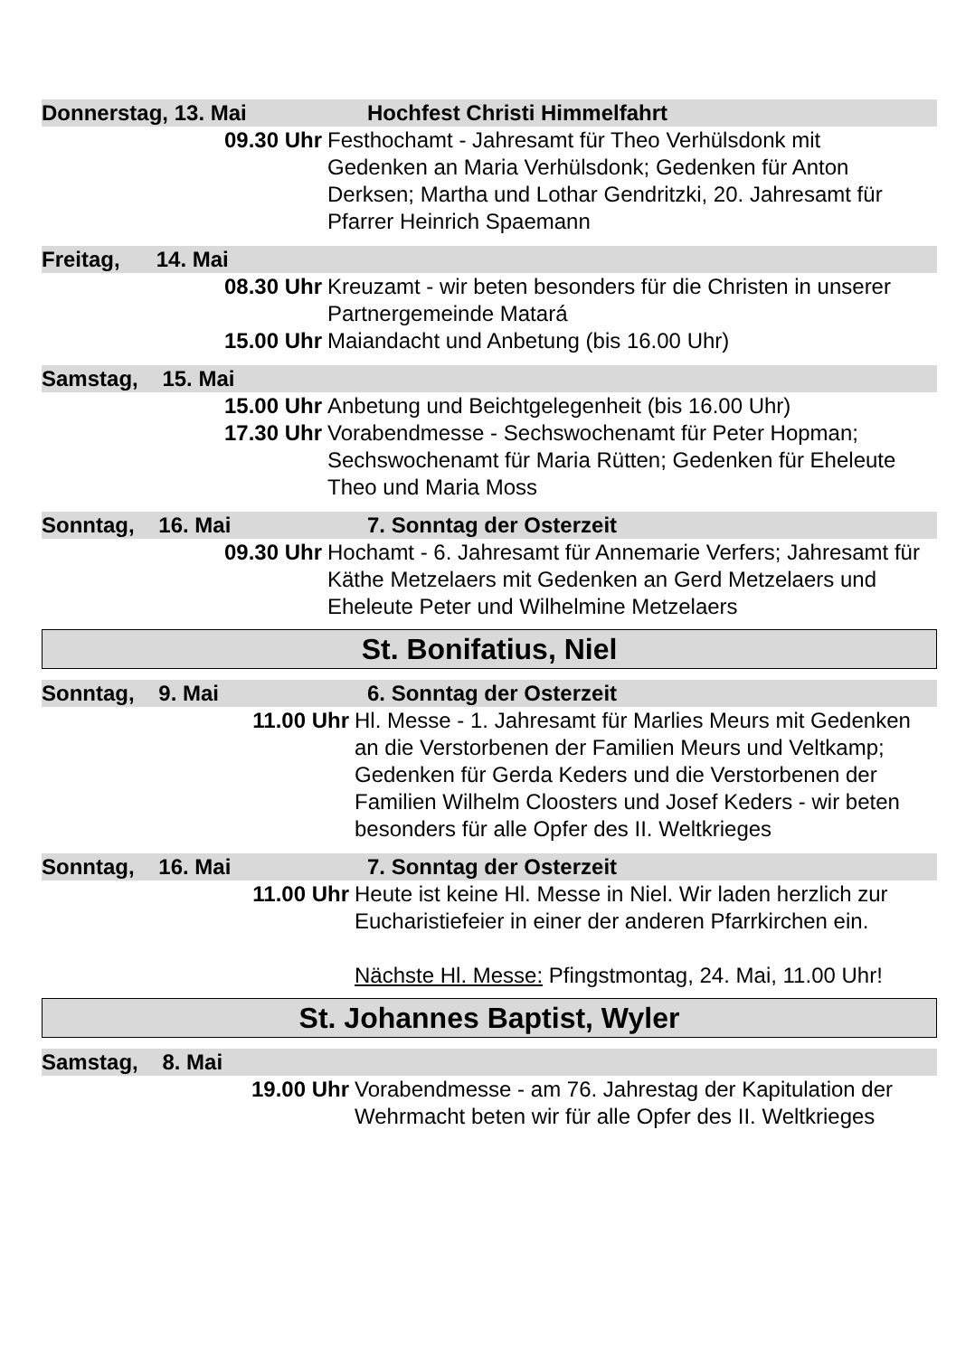Donnerstag, 13. Mai Hochfest Christi Himmelfahrt
09.30 Uhr Festhochamt - Jahresamt für Theo Verhülsdonk mit Gedenken an Maria Verhülsdonk; Gedenken für Anton Derksen; Martha und Lothar Gendritzki, 20. Jahresamt für Pfarrer Heinrich Spaemann
Freitag, 14. Mai
08.30 Uhr Kreuzamt - wir beten besonders für die Christen in unserer Partnergemeinde Matará
15.00 Uhr Maiandacht und Anbetung (bis 16.00 Uhr)
Samstag, 15. Mai
15.00 Uhr Anbetung und Beichtgelegenheit (bis 16.00 Uhr)
17.30 Uhr Vorabendmesse - Sechswochenamt für Peter Hopman; Sechswochenamt für Maria Rütten; Gedenken für Eheleute Theo und Maria Moss
Sonntag, 16. Mai 7. Sonntag der Osterzeit
09.30 Uhr Hochamt - 6. Jahresamt für Annemarie Verfers; Jahresamt für Käthe Metzelaers mit Gedenken an Gerd Metzelaers und Eheleute Peter und Wilhelmine Metzelaers
St. Bonifatius, Niel
Sonntag, 9. Mai 6. Sonntag der Osterzeit
11.00 Uhr Hl. Messe - 1. Jahresamt für Marlies Meurs mit Gedenken an die Verstorbenen der Familien Meurs und Veltkamp; Gedenken für Gerda Keders und die Verstorbenen der Familien Wilhelm Cloosters und Josef Keders - wir beten besonders für alle Opfer des II. Weltkrieges
Sonntag, 16. Mai 7. Sonntag der Osterzeit
11.00 Uhr Heute ist keine Hl. Messe in Niel. Wir laden herzlich zur Eucharistiefeier in einer der anderen Pfarrkirchen ein.
Nächste Hl. Messe: Pfingstmontag, 24. Mai, 11.00 Uhr!
St. Johannes Baptist, Wyler
Samstag, 8. Mai
19.00 Uhr Vorabendmesse - am 76. Jahrestag der Kapitulation der Wehrmacht beten wir für alle Opfer des II. Weltkrieges